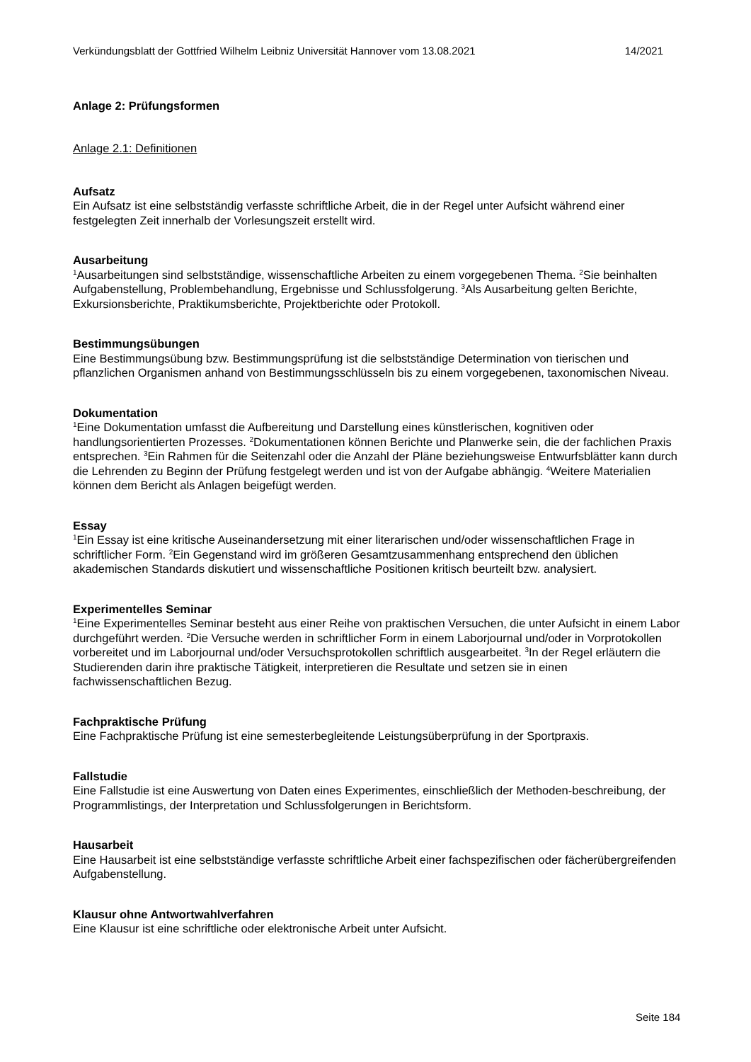Verkündungsblatt der Gottfried Wilhelm Leibniz Universität Hannover vom 13.08.2021 14/2021
Anlage 2: Prüfungsformen
Anlage 2.1: Definitionen
Aufsatz
Ein Aufsatz ist eine selbstständig verfasste schriftliche Arbeit, die in der Regel unter Aufsicht während einer festgelegten Zeit innerhalb der Vorlesungszeit erstellt wird.
Ausarbeitung
<sup>1</sup> Ausarbeitungen sind selbstständige, wissenschaftliche Arbeiten zu einem vorgegebenen Thema. <sup>2</sup>Sie beinhalten Aufgabenstellung, Problembehandlung, Ergebnisse und Schlussfolgerung. <sup>3</sup>Als Ausarbeitung gelten Berichte, Exkursionsberichte, Praktikumsberichte, Projektberichte oder Protokoll.
Bestimmungsübungen
Eine Bestimmungsübung bzw. Bestimmungsprüfung ist die selbstständige Determination von tierischen und pflanzlichen Organismen anhand von Bestimmungsschlüsseln bis zu einem vorgegebenen, taxonomischen Niveau.
Dokumentation
<sup>1</sup> Eine Dokumentation umfasst die Aufbereitung und Darstellung eines künstlerischen, kognitiven oder handlungsorientierten Prozesses. <sup>2</sup>Dokumentationen können Berichte und Planwerke sein, die der fachlichen Praxis entsprechen. <sup>3</sup>Ein Rahmen für die Seitenzahl oder die Anzahl der Pläne beziehungsweise Entwurfsblätter kann durch die Lehrenden zu Beginn der Prüfung festgelegt werden und ist von der Aufgabe abhängig. <sup>4</sup>Weitere Materialien können dem Bericht als Anlagen beigefügt werden.
Essay
<sup>1</sup> Ein Essay ist eine kritische Auseinandersetzung mit einer literarischen und/oder wissenschaftlichen Frage in schriftlicher Form. <sup>2</sup>Ein Gegenstand wird im größeren Gesamtzusammenhang entsprechend den üblichen akademischen Standards diskutiert und wissenschaftliche Positionen kritisch beurteilt bzw. analysiert.
Experimentelles Seminar
<sup>1</sup> Eine Experimentelles Seminar besteht aus einer Reihe von praktischen Versuchen, die unter Aufsicht in einem Labor durchgeführt werden. <sup>2</sup>Die Versuche werden in schriftlicher Form in einem Laborjournal und/oder in Vorprotokollen vorbereitet und im Laborjournal und/oder Versuchsprotokollen schriftlich ausgearbeitet. <sup>3</sup>In der Regel erläutern die Studierenden darin ihre praktische Tätigkeit, interpretieren die Resultate und setzen sie in einen fachwissenschaftlichen Bezug.
Fachpraktische Prüfung
Eine Fachpraktische Prüfung ist eine semesterbegleitende Leistungsüberprüfung in der Sportpraxis.
Fallstudie
Eine Fallstudie ist eine Auswertung von Daten eines Experimentes, einschließlich der Methoden-beschreibung, der Programmlistings, der Interpretation und Schlussfolgerungen in Berichtsform.
Hausarbeit
Eine Hausarbeit ist eine selbstständige verfasste schriftliche Arbeit einer fachspezifischen oder fächerübergreifenden Aufgabenstellung.
Klausur ohne Antwortwahlverfahren
Eine Klausur ist eine schriftliche oder elektronische Arbeit unter Aufsicht.
Seite 184